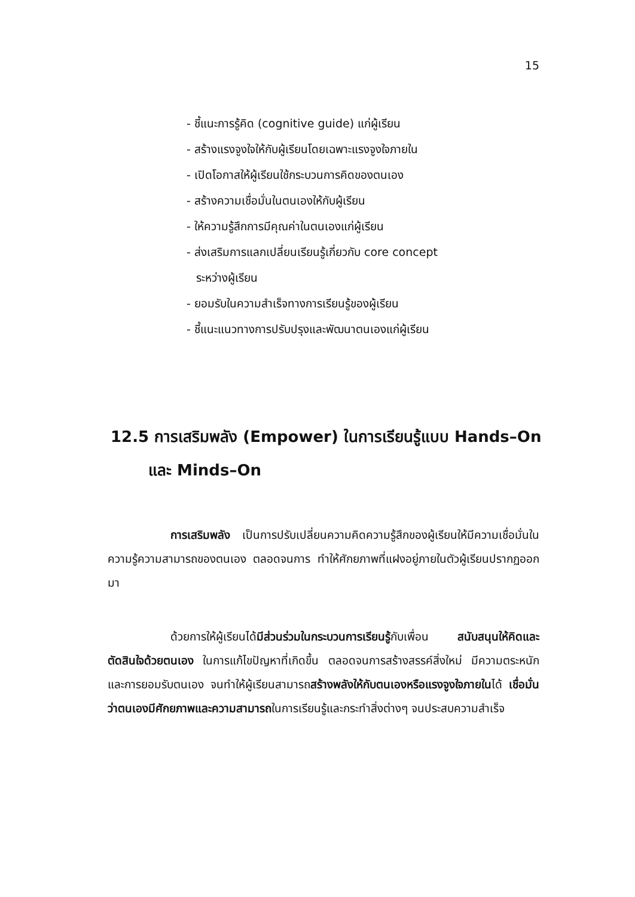15
- ชี้แนะการรู้คิด (cognitive guide) แก่ผู้เรียน
- สร้างแรงจูงใจให้กับผู้เรียนโดยเฉพาะแรงจูงใจภายใน
- เปิดโอกาสให้ผู้เรียนใช้กระบวนการคิดของตนเอง
- สร้างความเชื่อมั่นในตนเองให้กับผู้เรียน
- ให้ความรู้สึกการมีคุณค่าในตนเองแก่ผู้เรียน
- ส่งเสริมการแลกเปลี่ยนเรียนรู้เกี่ยวกับ core concept
ระหว่างผู้เรียน
- ยอมรับในความสำเร็จทางการเรียนรู้ของผู้เรียน
- ชี้แนะแนวทางการปรับปรุงและพัฒนาตนเองแก่ผู้เรียน
12.5 การเสริมพลัง (Empower) ในการเรียนรู้แบบ Hands–On
และ Minds–On
การเสริมพลัง เป็นการปรับเปลี่ยนความคิดความรู้สึกของผู้เรียนให้มีความเชื่อมั่นในความรู้ความสามารถของตนเอง ตลอดจนการ ทำให้ศักยภาพที่แฝงอยู่ภายในตัวผู้เรียนปรากฏออกมา
ด้วยการให้ผู้เรียนได้มีส่วนร่วมในกระบวนการเรียนรู้กับเพื่อน สนับสนุนให้คิดและตัดสินใจด้วยตนเอง ในการแก้ไขปัญหาที่เกิดขึ้น ตลอดจนการสร้างสรรค์สิ่งใหม่ มีความตระหนักและการยอมรับตนเอง จนทำให้ผู้เรียนสามารถสร้างพลังให้กับตนเองหรือแรงจูงใจภายในได้ เชื่อมั่นว่าตนเองมีศักยภาพและความสามารถในการเรียนรู้และกระทำสิ่งต่างๆ จนประสบความสำเร็จ